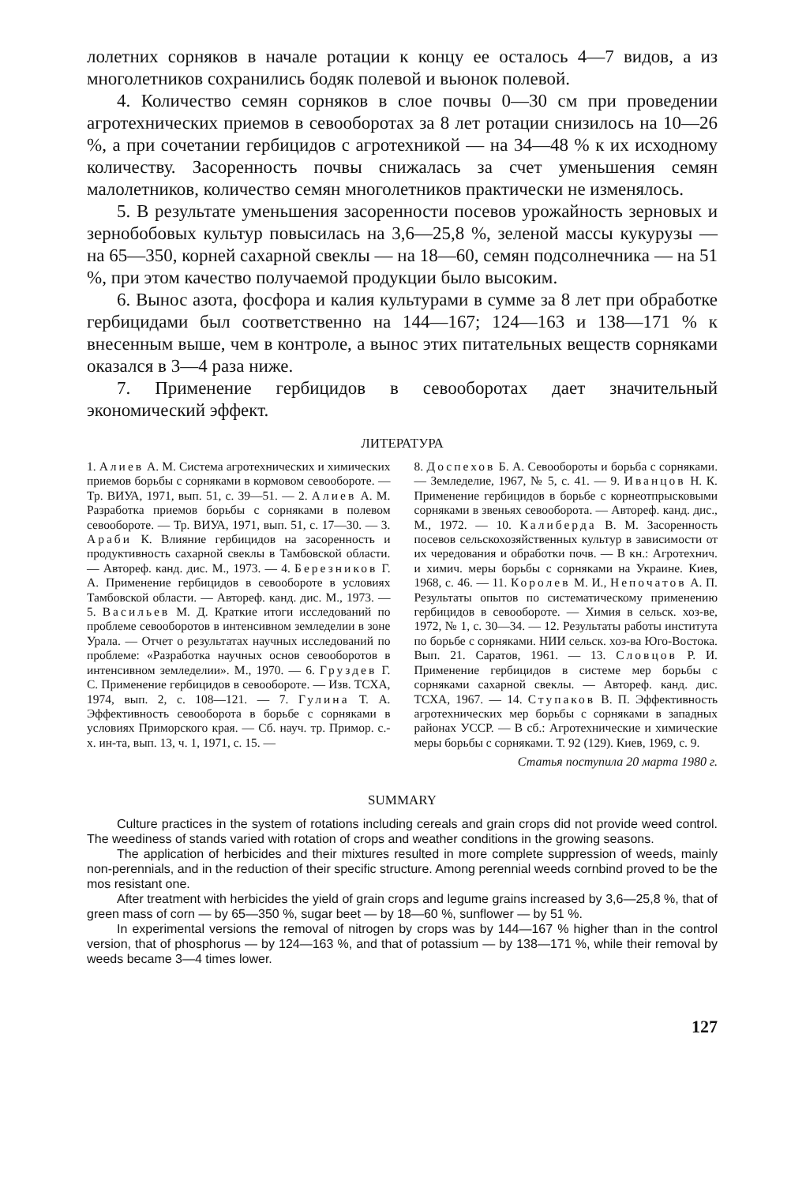лолетних сорняков в начале ротации к концу ее осталось 4—7 видов, а из многолетников сохранились бодяк полевой и вьюнок полевой.
4. Количество семян сорняков в слое почвы 0—30 см при проведении агротехнических приемов в севооборотах за 8 лет ротации снизилось на 10—26 %, а при сочетании гербицидов с агротехникой — на 34—48 % к их исходному количеству. Засоренность почвы снижалась за счет уменьшения семян малолетников, количество семян многолетников практически не изменялось.
5. В результате уменьшения засоренности посевов урожайность зерновых и зернобобовых культур повысилась на 3,6—25,8 %, зеленой массы кукурузы — на 65—350, корней сахарной свеклы — на 18—60, семян подсолнечника — на 51 %, при этом качество получаемой продукции было высоким.
6. Вынос азота, фосфора и калия культурами в сумме за 8 лет при обработке гербицидами был соответственно на 144—167; 124—163 и 138—171 % к внесенным выше, чем в контроле, а вынос этих питательных веществ сорняками оказался в 3—4 раза ниже.
7. Применение гербицидов в севооборотах дает значительный экономический эффект.
ЛИТЕРАТУРА
1. Алиев А. М. Система агротехнических и химических приемов борьбы с сорняками в кормовом севообороте. — Тр. ВИУА, 1971, вып. 51, с. 39—51. — 2. Алиев А. М. Разработка приемов борьбы с сорняками в полевом севообороте. — Тр. ВИУА, 1971, вып. 51, с. 17—30. — 3. Араби К. Влияние гербицидов на засоренность и продуктивность сахарной свеклы в Тамбовской области. — Автореф. канд. дис. М., 1973. — 4. Березников Г. А. Применение гербицидов в севообороте в условиях Тамбовской области. — Автореф. канд. дис. М., 1973. — 5. Васильев М. Д. Краткие итоги исследований по проблеме севооборотов в интенсивном земледелии в зоне Урала. — Отчет о результатах научных исследований по проблеме: «Разработка научных основ севооборотов в интенсивном земледелии». М., 1970. — 6. Груздев Г. С. Применение гербицидов в севообороте. — Изв. ТСХА, 1974, вып. 2, с. 108—121. — 7. Гулина Т. А. Эффективность севооборота в борьбе с сорняками в условиях Приморского края. — Сб. науч. тр. Примор. с.-х. ин-та, вып. 13, ч. 1, 1971, с. 15. —
8. Доспехов Б. А. Севообороты и борьба с сорняками. — Земледелие, 1967, № 5, с. 41. — 9. Иванцов Н. К. Применение гербицидов в борьбе с корнеотпрысковыми сорняками в звеньях севооборота. — Автореф. канд. дис., М., 1972. — 10. Калиберда В. М. Засоренность посевов сельскохозяйственных культур в зависимости от их чередования и обработки почв. — В кн.: Агротехнич. и химич. меры борьбы с сорняками на Украине. Киев, 1968, с. 46. — 11. Королев М. И., Непочатов А. П. Результаты опытов по систематическому применению гербицидов в севообороте. — Химия в сельск. хоз-ве, 1972, № 1, с. 30—34. — 12. Результаты работы института по борьбе с сорняками. НИИ сельск. хоз-ва Юго-Востока. Вып. 21. Саратов, 1961. — 13. Словцов Р. И. Применение гербицидов в системе мер борьбы с сорняками сахарной свеклы. — Автореф. канд. дис. ТСХА, 1967. — 14. Ступаков В. П. Эффективность агротехнических мер борьбы с сорняками в западных районах УССР. — В сб.: Агротехнические и химические меры борьбы с сорняками. Т. 92 (129). Киев, 1969, с. 9.
Статья поступила 20 марта 1980 г.
SUMMARY
Culture practices in the system of rotations including cereals and grain crops did not provide weed control. The weediness of stands varied with rotation of crops and weather conditions in the growing seasons.
The application of herbicides and their mixtures resulted in more complete suppression of weeds, mainly non-perennials, and in the reduction of their specific structure. Among perennial weeds cornbind proved to be the mos resistant one.
After treatment with herbicides the yield of grain crops and legume grains increased by 3,6—25,8 %, that of green mass of corn — by 65—350 %, sugar beet — by 18—60 %, sunflower — by 51 %.
In experimental versions the removal of nitrogen by crops was by 144—167 % higher than in the control version, that of phosphorus — by 124—163 %, and that of potassium — by 138—171 %, while their removal by weeds became 3—4 times lower.
127